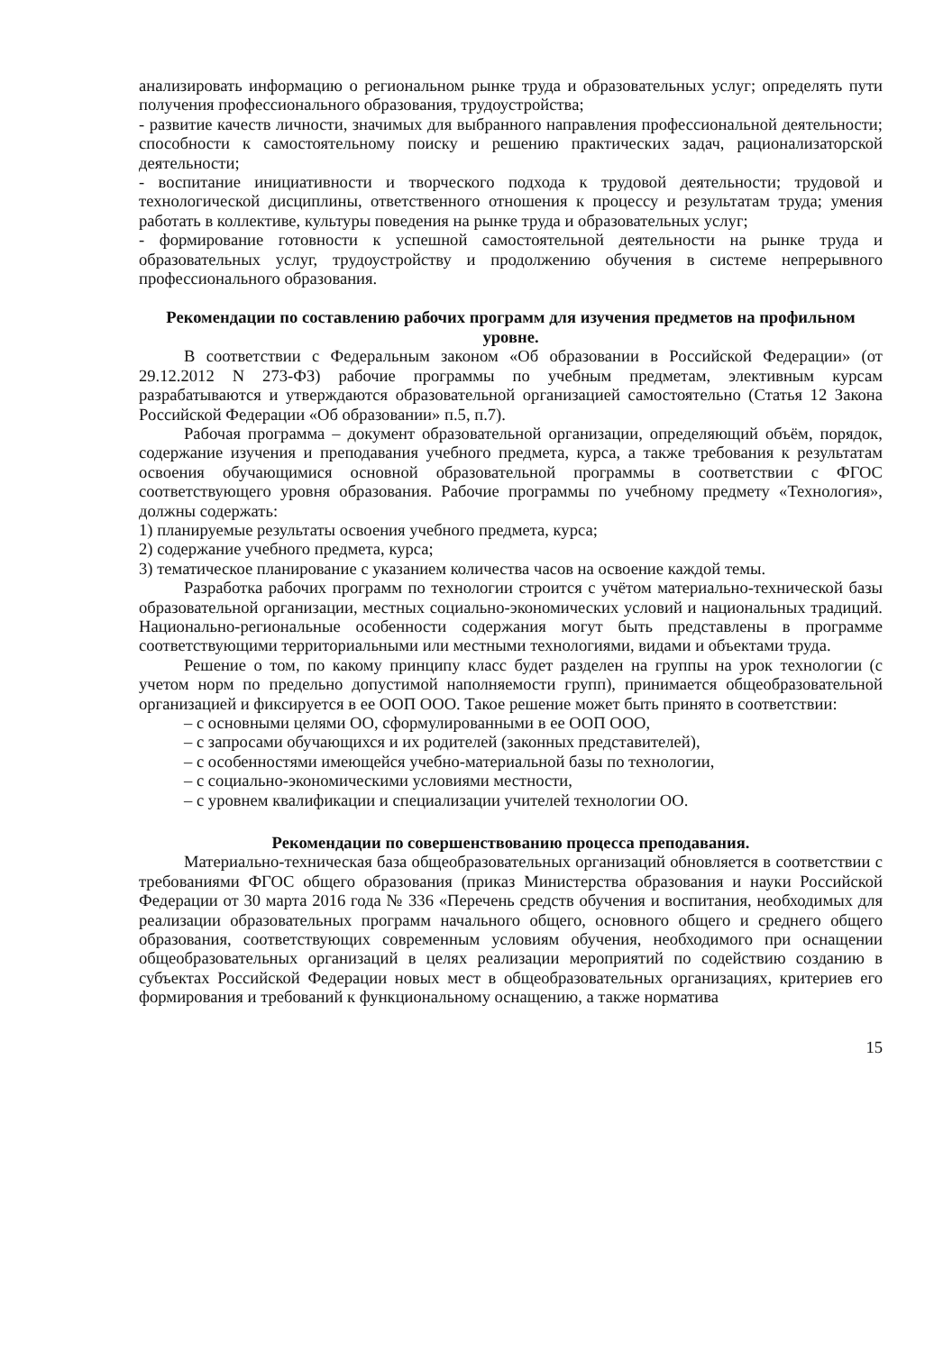анализировать информацию о региональном рынке труда и образовательных услуг; определять пути получения профессионального образования, трудоустройства;
- развитие качеств личности, значимых для выбранного направления профессиональной деятельности; способности к самостоятельному поиску и решению практических задач, рационализаторской деятельности;
- воспитание инициативности и творческого подхода к трудовой деятельности; трудовой и технологической дисциплины, ответственного отношения к процессу и результатам труда; умения работать в коллективе, культуры поведения на рынке труда и образовательных услуг;
- формирование готовности к успешной самостоятельной деятельности на рынке труда и образовательных услуг, трудоустройству и продолжению обучения в системе непрерывного профессионального образования.
Рекомендации по составлению рабочих программ для изучения предметов на профильном уровне.
В соответствии с Федеральным законом «Об образовании в Российской Федерации» (от 29.12.2012 N 273-ФЗ) рабочие программы по учебным предметам, элективным курсам разрабатываются и утверждаются образовательной организацией самостоятельно (Статья 12 Закона Российской Федерации «Об образовании» п.5, п.7).
Рабочая программа – документ образовательной организации, определяющий объём, порядок, содержание изучения и преподавания учебного предмета, курса, а также требования к результатам освоения обучающимися основной образовательной программы в соответствии с ФГОС соответствующего уровня образования. Рабочие программы по учебному предмету «Технология», должны содержать:
1) планируемые результаты освоения учебного предмета, курса;
2) содержание учебного предмета, курса;
3) тематическое планирование с указанием количества часов на освоение каждой темы.
Разработка рабочих программ по технологии строится с учётом материально-технической базы образовательной организации, местных социально-экономических условий и национальных традиций. Национально-региональные особенности содержания могут быть представлены в программе соответствующими территориальными или местными технологиями, видами и объектами труда.
Решение о том, по какому принципу класс будет разделен на группы на урок технологии (с учетом норм по предельно допустимой наполняемости групп), принимается общеобразовательной организацией и фиксируется в ее ООП ООО. Такое решение может быть принято в соответствии:
– с основными целями ОО, сформулированными в ее ООП ООО,
– с запросами обучающихся и их родителей (законных представителей),
– с особенностями имеющейся учебно-материальной базы по технологии,
– с социально-экономическими условиями местности,
– с уровнем квалификации и специализации учителей технологии ОО.
Рекомендации по совершенствованию процесса преподавания.
Материально-техническая база общеобразовательных организаций обновляется в соответствии с требованиями ФГОС общего образования (приказ Министерства образования и науки Российской Федерации от 30 марта 2016 года № 336 «Перечень средств обучения и воспитания, необходимых для реализации образовательных программ начального общего, основного общего и среднего общего образования, соответствующих современным условиям обучения, необходимого при оснащении общеобразовательных организаций в целях реализации мероприятий по содействию созданию в субъектах Российской Федерации новых мест в общеобразовательных организациях, критериев его формирования и требований к функциональному оснащению, а также норматива
15